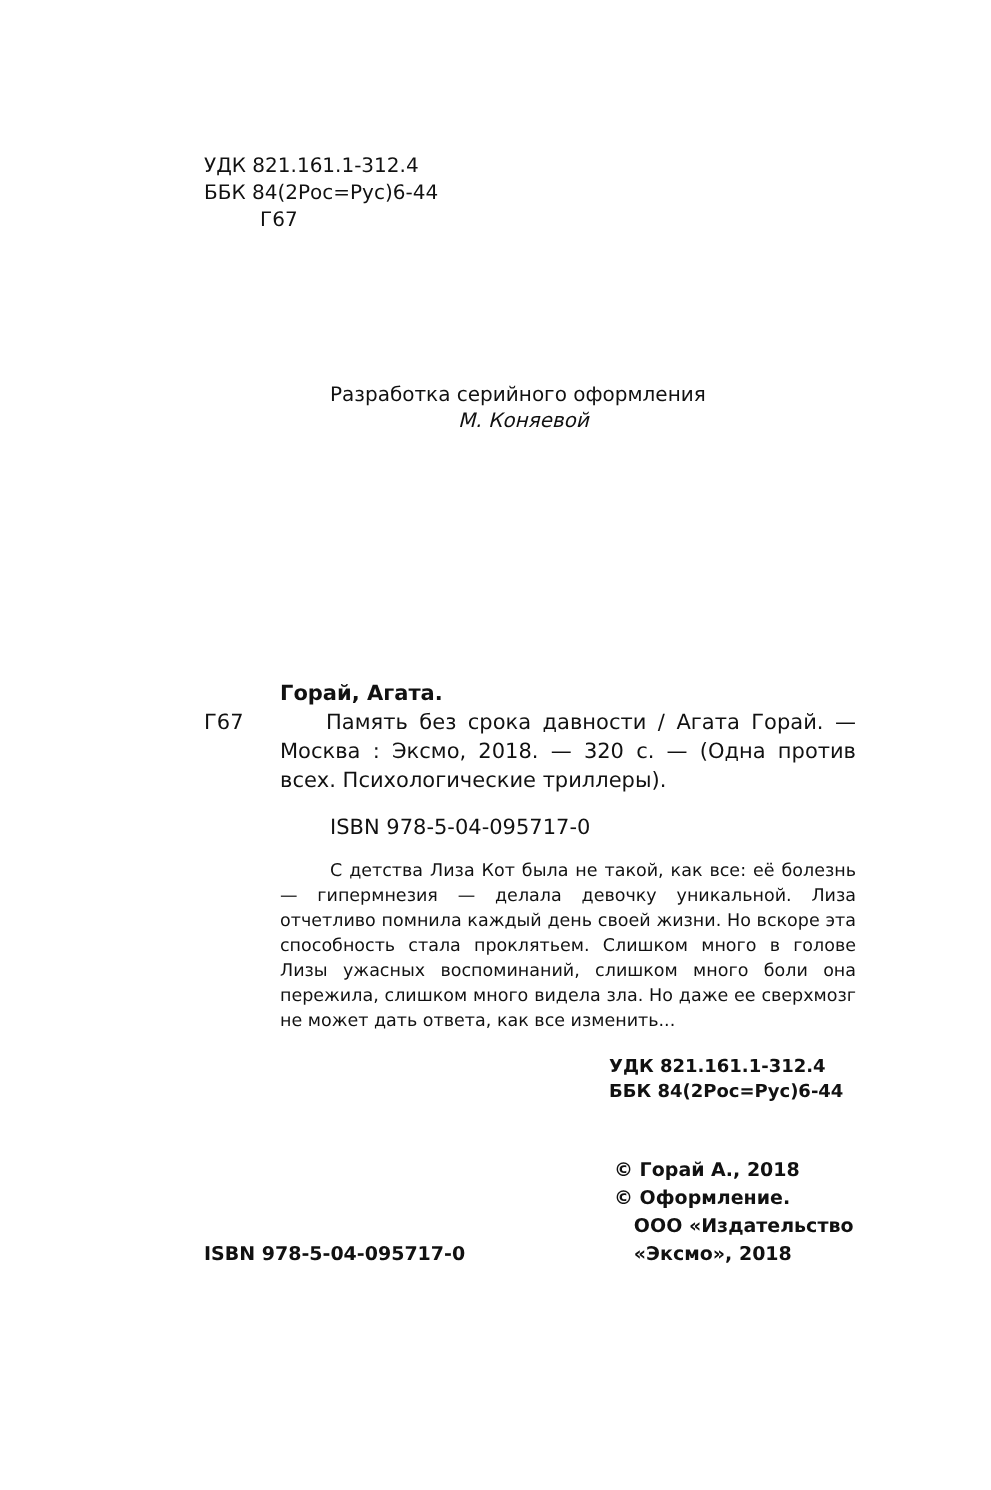УДК 821.161.1-312.4
ББК 84(2Рос=Рус)6-44
Г67
Разработка серийного оформления
М. Коняевой
Горай, Агата.
Г67 Память без срока давности / Агата Горай. — Москва : Эксмо, 2018. — 320 с. — (Одна против всех. Психологические триллеры).
ISBN 978-5-04-095717-0
С детства Лиза Кот была не такой, как все: её болезнь — гипермнезия — делала девочку уникальной. Лиза отчетливо помнила каждый день своей жизни. Но вскоре эта способность стала проклятьем. Слишком много в голове Лизы ужасных воспоминаний, слишком много боли она пережила, слишком много видела зла. Но даже ее сверхмозг не может дать ответа, как все изменить...
УДК 821.161.1-312.4
ББК 84(2Рос=Рус)6-44
ISBN 978-5-04-095717-0
© Горай А., 2018
© Оформление.
ООО «Издательство
«Эксмо», 2018